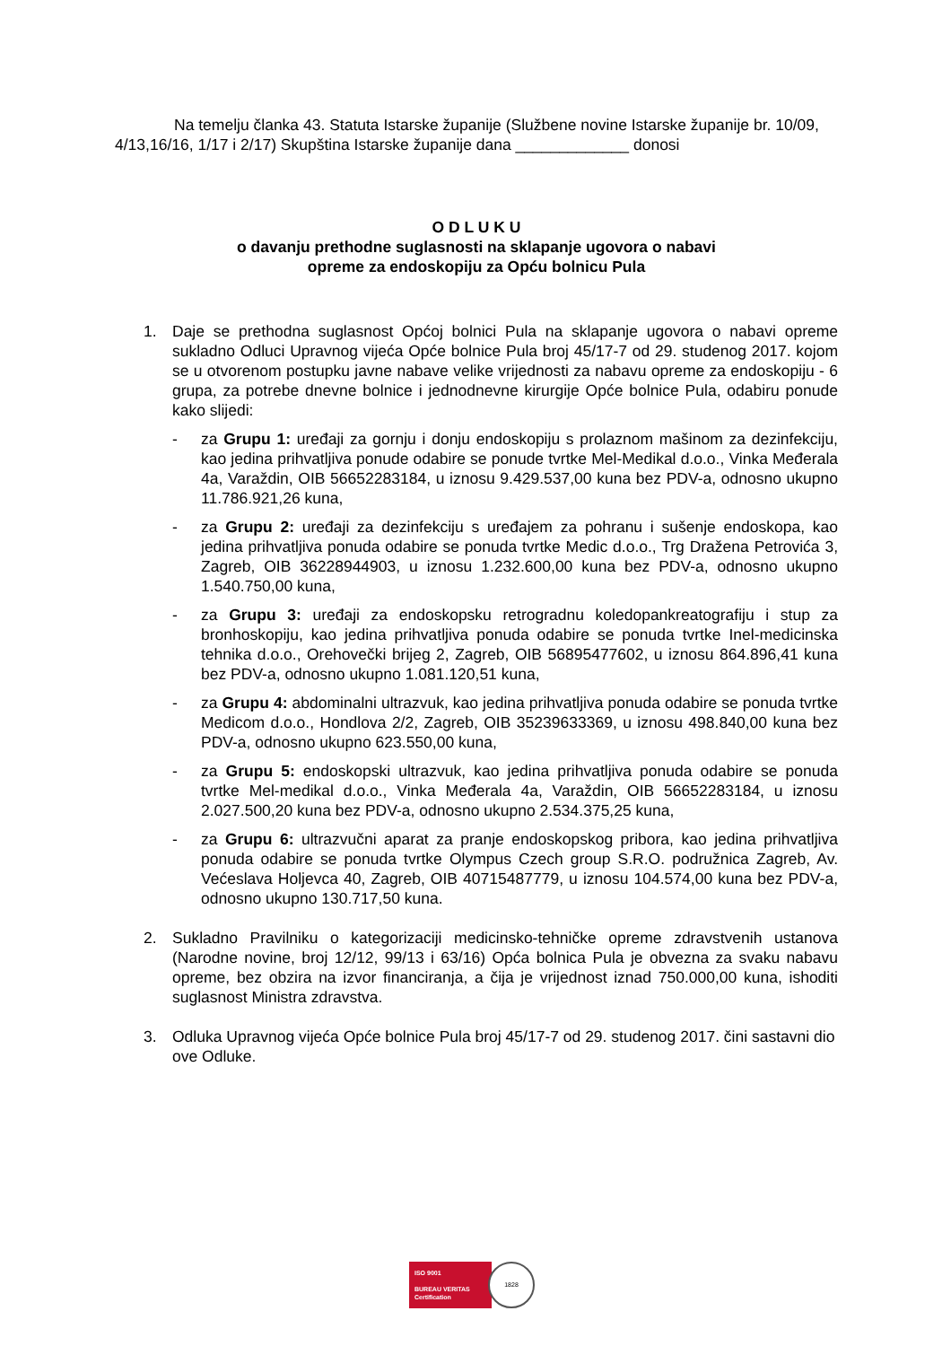Na temelju članka 43. Statuta Istarske županije (Službene novine Istarske županije br. 10/09, 4/13,16/16, 1/17 i 2/17) Skupština Istarske županije dana _____________ donosi
O D L U K U
o davanju prethodne suglasnosti na sklapanje ugovora o nabavi
opreme za endoskopiju za Opću bolnicu Pula
1. Daje se prethodna suglasnost Općoj bolnici Pula na sklapanje ugovora o nabavi opreme sukladno Odluci Upravnog vijeća Opće bolnice Pula broj 45/17-7 od 29. studenog 2017. kojom se u otvorenom postupku javne nabave velike vrijednosti za nabavu opreme za endoskopiju - 6 grupa, za potrebe dnevne bolnice i jednodnevne kirurgije Opće bolnice Pula, odabiru ponude kako slijedi:
- za Grupu 1: uređaji za gornju i donju endoskopiju s prolaznom mašinom za dezinfekciju, kao jedina prihvatljiva ponude odabire se ponude tvrtke Mel-Medikal d.o.o., Vinka Međerala 4a, Varaždin, OIB 56652283184, u iznosu 9.429.537,00 kuna bez PDV-a, odnosno ukupno 11.786.921,26 kuna,
- za Grupu 2: uređaji za dezinfekciju s uređajem za pohranu i sušenje endoskopa, kao jedina prihvatljiva ponuda odabire se ponuda tvrtke Medic d.o.o., Trg Dražena Petrovića 3, Zagreb, OIB 36228944903, u iznosu 1.232.600,00 kuna bez PDV-a, odnosno ukupno 1.540.750,00 kuna,
- za Grupu 3: uređaji za endoskopsku retrogradnu koledopankreatografiju i stup za bronhoskopiju, kao jedina prihvatljiva ponuda odabire se ponuda tvrtke Inel-medicinska tehnika d.o.o., Orehovečki brijeg 2, Zagreb, OIB 56895477602, u iznosu 864.896,41 kuna bez PDV-a, odnosno ukupno 1.081.120,51 kuna,
- za Grupu 4: abdominalni ultrazvuk, kao jedina prihvatljiva ponuda odabire se ponuda tvrtke Medicom d.o.o., Hondlova 2/2, Zagreb, OIB 35239633369, u iznosu 498.840,00 kuna bez PDV-a, odnosno ukupno 623.550,00 kuna,
- za Grupu 5: endoskopski ultrazvuk, kao jedina prihvatljiva ponuda odabire se ponuda tvrtke Mel-medikal d.o.o., Vinka Međerala 4a, Varaždin, OIB 56652283184, u iznosu 2.027.500,20 kuna bez PDV-a, odnosno ukupno 2.534.375,25 kuna,
- za Grupu 6: ultrazvučni aparat za pranje endoskopskog pribora, kao jedina prihvatljiva ponuda odabire se ponuda tvrtke Olympus Czech group S.R.O. podružnica Zagreb, Av. Većeslava Holjevca 40, Zagreb, OIB 40715487779, u iznosu 104.574,00 kuna bez PDV-a, odnosno ukupno 130.717,50 kuna.
2. Sukladno Pravilniku o kategorizaciji medicinsko-tehničke opreme zdravstvenih ustanova (Narodne novine, broj 12/12, 99/13 i 63/16) Opća bolnica Pula je obvezna za svaku nabavu opreme, bez obzira na izvor financiranja, a čija je vrijednost iznad 750.000,00 kuna, ishoditi suglasnost Ministra zdravstva.
3. Odluka Upravnog vijeća Opće bolnice Pula broj 45/17-7 od 29. studenog 2017. čini sastavni dio ove Odluke.
ISO 9001
BUREAU VERITAS
Certification
1828